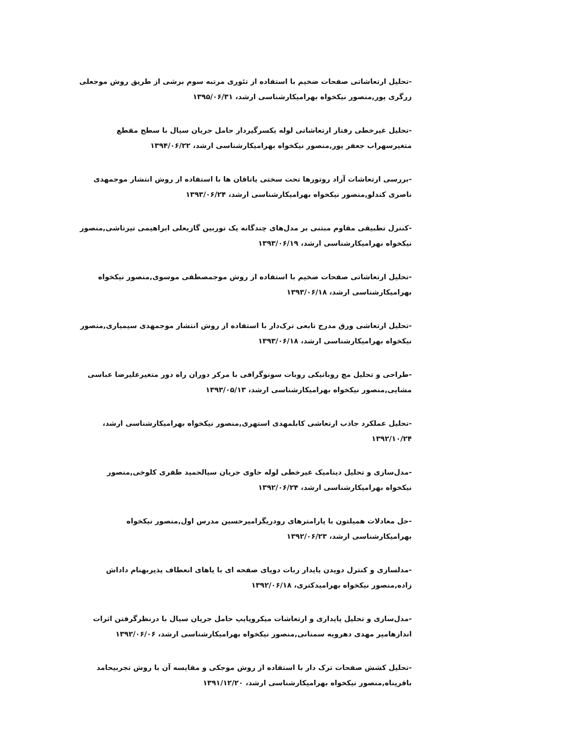-تحلیل ارتعاشاتی صفحات ضخیم با استفاده از تئوری مرتبه سوم برشی از طریق روش موجعلی زرگری پور,منصور نیکخواه بهرامیکارشناسی ارشد، ۱۳۹۵/۰۶/۳۱
-تحلیل غیرخطی رفتار ارتعاشاتی لوله یکسرگیردار حامل جریان سیال با سطح مقطع متغیرسهراب جعفر پور,منصور نیکخواه بهرامیکارشناسی ارشد، ۱۳۹۴/۰۶/۲۲
-بررسی ارتعاشات آزاد روتورها تحت سختی یاتاقان ها با استفاده از روش انتشار موجمهدی ناصری کندلو,منصور نیکخواه بهرامیکارشناسی ارشد، ۱۳۹۳/۰۶/۲۴
-کنترل تطبیقی مقاوم مبتنی بر مدل‌های چندگانه یک توربین گازیعلی ابراهیمی تیرتاشی,منصور نیکخواه بهرامیکارشناسی ارشد، ۱۳۹۳/۰۶/۱۹
-تحلیل ارتعاشاتی صفحات ضخیم با استفاده از روش موجمصطفی موسوی,منصور نیکخواه بهرامیکارشناسی ارشد، ۱۳۹۳/۰۶/۱۸
-تحلیل ارتعاشی ورق مدرج تابعی ترک‌دار با استفاده از روش انتشار موجمهدی سیمیاری,منصور نیکخواه بهرامیکارشناسی ارشد، ۱۳۹۳/۰۶/۱۸
-طراحی و تحلیل مچ روباتیکی روبات سونوگرافی با مرکز دوران راه دور متغیرعلیرضا عباسی مشایی,منصور نیکخواه بهرامیکارشناسی ارشد، ۱۳۹۳/۰۵/۱۳
-تحلیل عملکرد جاذب ارتعاشی کابلمهدی استهری,منصور نیکخواه بهرامیکارشناسی ارشد، ۱۳۹۲/۱۰/۲۴
-مدل‌سازی و تحلیل دینامیک غیرخطی لوله حاوی جریان سیالحمید ظفری کلوخی,منصور نیکخواه بهرامیکارشناسی ارشد، ۱۳۹۲/۰۶/۲۴
-حل معادلات همیلتون با پارامترهای رودریگزامیرحسین مدرس اول,منصور نیکخواه بهرامیکارشناسی ارشد، ۱۳۹۲/۰۶/۲۳
-مدلسازی و کنترل دویدن پایدار ربات دوپای صفحه ای با پاهای انعطاف پذیربهنام داداش زاده,منصور نیکخواه بهرامیدکتری، ۱۳۹۲/۰۶/۱۸
-مدل‌سازی و تحلیل پایداری و ارتعاشات میکروپایپ حامل جریان سیال با درنظرگرفتن اثرات اندازهامیر مهدی دهرویه سمنانی,منصور نیکخواه بهرامیکارشناسی ارشد، ۱۳۹۲/۰۶/۰۶
-تحلیل کشش صفحات ترک دار با استفاده از روش موجکی و مقایسه آن با روش تجربیحامد باقرپناه,منصور نیکخواه بهرامیکارشناسی ارشد، ۱۳۹۱/۱۲/۲۰